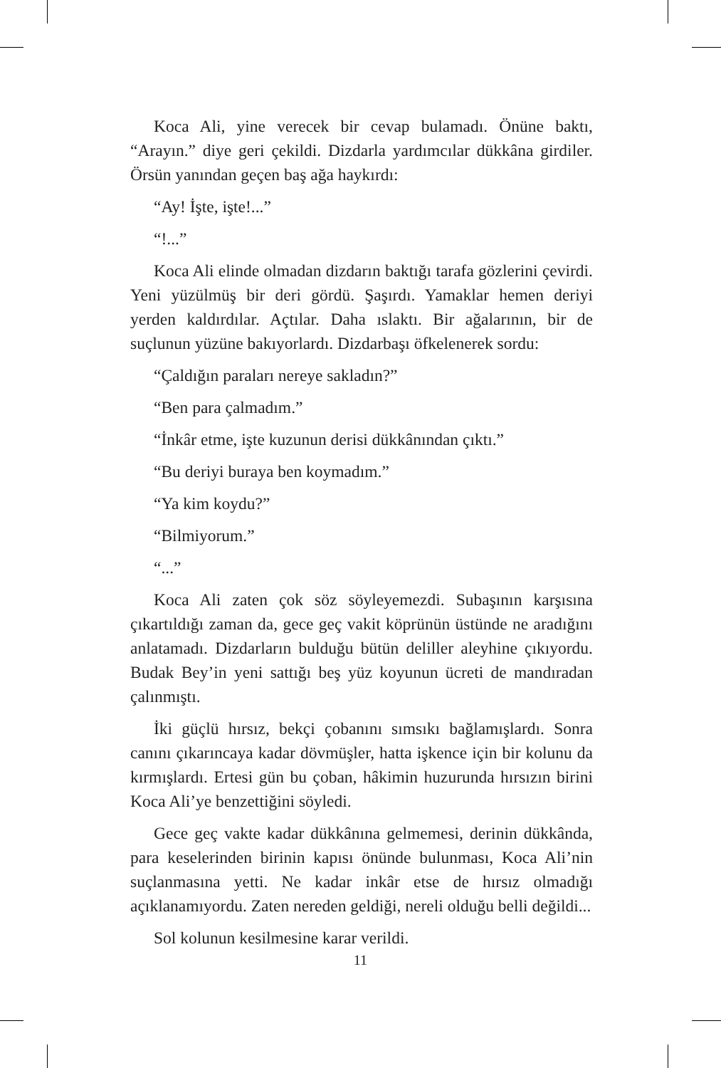Koca Ali, yine verecek bir cevap bulamadı. Önüne baktı, “Arayın.” diye geri çekildi. Dizdarla yardımcılar dükkâna girdiler. Örsün yanından geçen baş ağa haykırdı:
“Ay! İşte, işte!...”
“!...”
Koca Ali elinde olmadan dizdarın baktığı tarafa gözlerini çevirdi. Yeni yüzülmüş bir deri gördü. Şaşırdı. Yamaklar hemen deriyi yerden kaldırdılar. Açtılar. Daha ıslaktı. Bir ağalarının, bir de suçlunun yüzüne bakıyorlardı. Dizdarbaşı öfkelenerek sordu:
“Çaldığın paraları nereye sakladın?”
“Ben para çalmadım.”
“İnkâr etme, işte kuzunun derisi dükkânından çıktı.”
“Bu deriyi buraya ben koymadım.”
“Ya kim koydu?”
“Bilmiyorum.”
“...”
Koca Ali zaten çok söz söyleyemezdi. Subaşının karşısına çıkartıldığı zaman da, gece geç vakit köprünün üstünde ne aradığını anlatamadı. Dizdarların bulduğu bütün deliller aleyhine çıkıyordu. Budak Bey’in yeni sattığı beş yüz koyunun ücreti de mandıradan çalınmıştı.
İki güçlü hırsız, bekçi çobanını sımsıkı bağlamışlardı. Sonra canını çıkarıncaya kadar dövmüşler, hatta işkence için bir kolunu da kırmışlardı. Ertesi gün bu çoban, hâkimin huzurunda hırsızın birini Koca Ali’ye benzettiğini söyledi.
Gece geç vakte kadar dükkânına gelmemesi, derinin dükkânda, para keselerinden birinin kapısı önünde bulunması, Koca Ali’nin suçlanmasına yetti. Ne kadar inkâr etse de hırsız olmadığı açıklanamıyordu. Zaten nereden geldiği, nereli olduğu belli değildi...
Sol kolunun kesilmesine karar verildi.
11